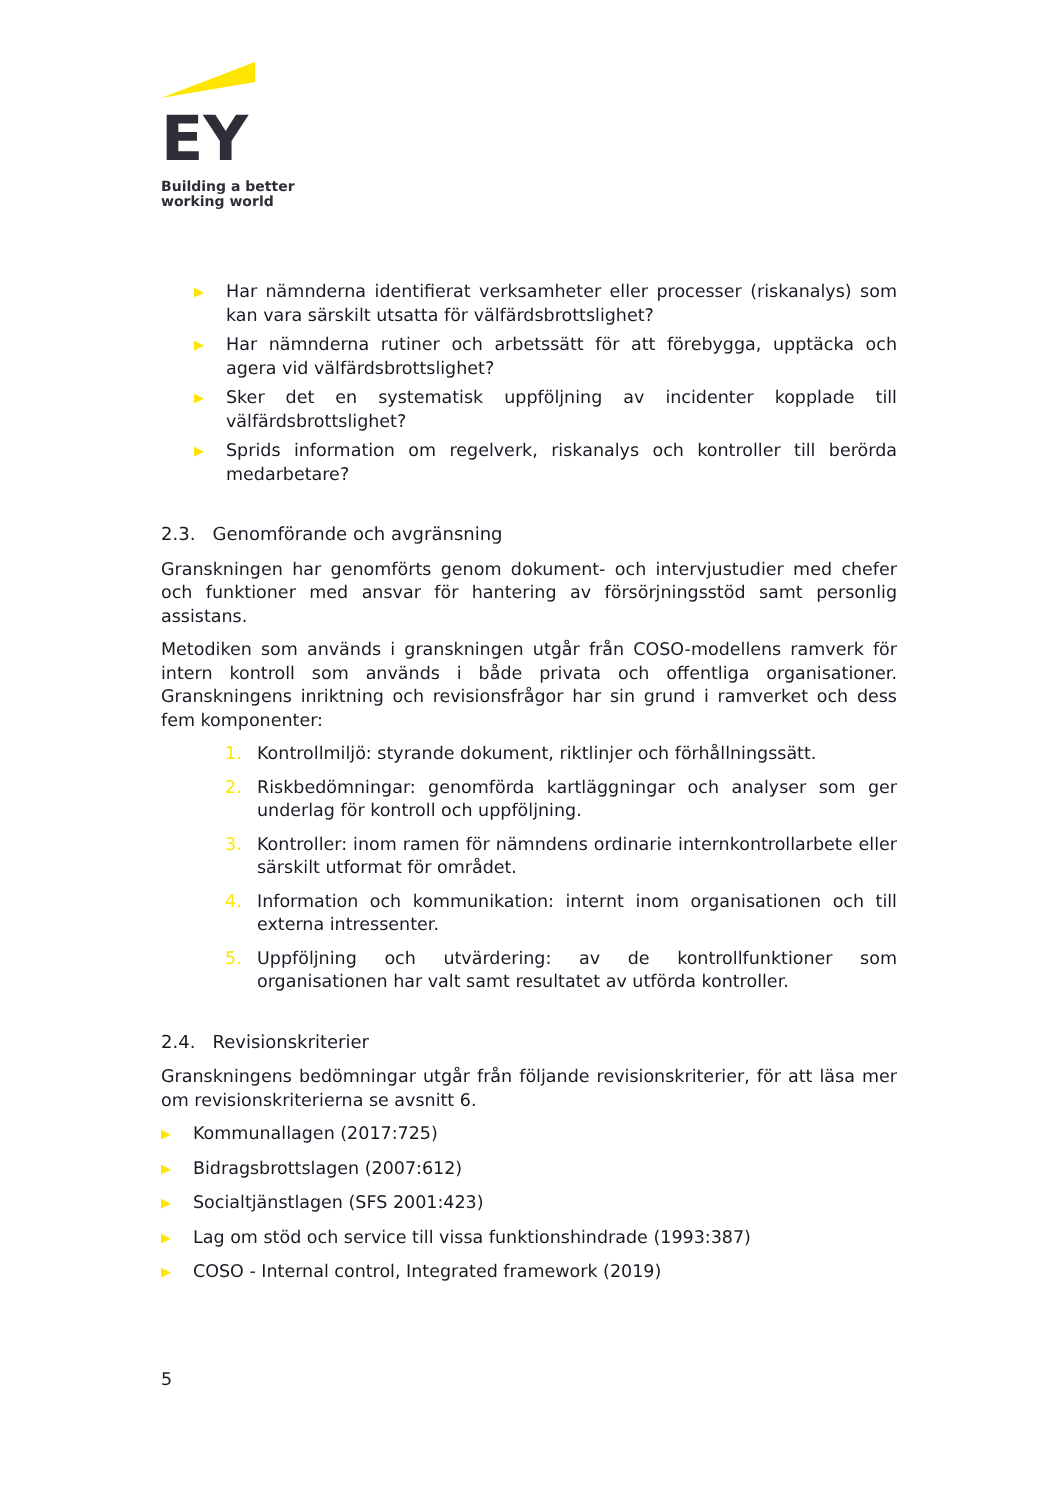EY
Building a better
working world
▶ Har nämnderna identifierat verksamheter eller processer (riskanalys) som kan vara särskilt utsatta för välfärdsbrottslighet?
▶ Har nämnderna rutiner och arbetssätt för att förebygga, upptäcka och agera vid välfärdsbrottslighet?
▶ Sker det en systematisk uppföljning av incidenter kopplade till välfärdsbrottslighet?
▶ Sprids information om regelverk, riskanalys och kontroller till berörda medarbetare?
2.3. Genomförande och avgränsning
Granskningen har genomförts genom dokument- och intervjustudier med chefer och funktioner med ansvar för hantering av försörjningsstöd samt personlig assistans.
Metodiken som används i granskningen utgår från COSO-modellens ramverk för intern kontroll som används i både privata och offentliga organisationer. Granskningens inriktning och revisionsfrågor har sin grund i ramverket och dess fem komponenter:
1. Kontrollmiljö: styrande dokument, riktlinjer och förhållningssätt.
2. Riskbedömningar: genomförda kartläggningar och analyser som ger underlag för kontroll och uppföljning.
3. Kontroller: inom ramen för nämndens ordinarie internkontrollarbete eller särskilt utformat för området.
4. Information och kommunikation: internt inom organisationen och till externa intressenter.
5. Uppföljning och utvärdering: av de kontrollfunktioner som organisationen har valt samt resultatet av utförda kontroller.
2.4. Revisionskriterier
Granskningens bedömningar utgår från följande revisionskriterier, för att läsa mer om revisionskriterierna se avsnitt 6.
▶ Kommunallagen (2017:725)
▶ Bidragsbrottslagen (2007:612)
▶ Socialtjänstlagen (SFS 2001:423)
▶ Lag om stöd och service till vissa funktionshindrade (1993:387)
▶ COSO - Internal control, Integrated framework (2019)
5